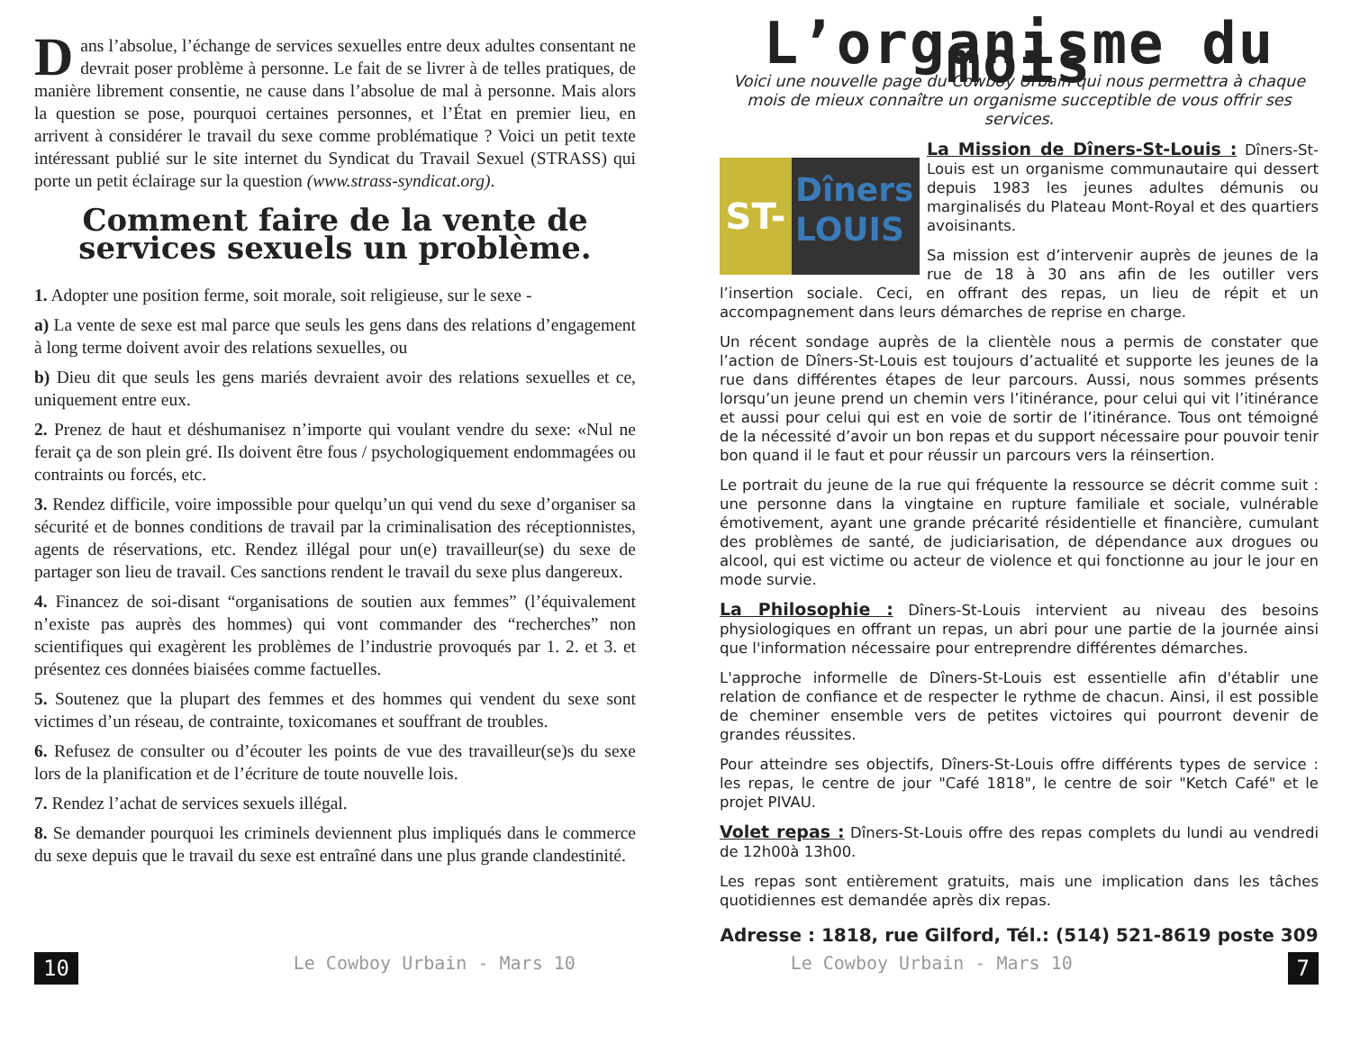Dans l’absolue, l’échange de services sexuelles entre deux adultes consentant ne devrait poser problème à personne. Le fait de se livrer à de telles pratiques, de manière librement consentie, ne cause dans l’absolue de mal à personne. Mais alors la question se pose, pourquoi certaines personnes, et l’État en premier lieu, en arrivent à considérer le travail du sexe comme problématique ? Voici un petit texte intéressant publié sur le site internet du Syndicat du Travail Sexuel (STRASS) qui porte un petit éclairage sur la question (www.strass-syndicat.org).
Comment faire de la vente de services sexuels un problème.
1. Adopter une position ferme, soit morale, soit religieuse, sur le sexe -
a) La vente de sexe est mal parce que seuls les gens dans des relations d’engagement à long terme doivent avoir des relations sexuelles, ou
b) Dieu dit que seuls les gens mariés devraient avoir des relations sexuelles et ce, uniquement entre eux.
2. Prenez de haut et déshumanisez n’importe qui voulant vendre du sexe: «Nul ne ferait ça de son plein gré. Ils doivent être fous / psychologiquement endommagées ou contraints ou forcés, etc.
3. Rendez difficile, voire impossible pour quelqu’un qui vend du sexe d’organiser sa sécurité et de bonnes conditions de travail par la criminalisation des réceptionnistes, agents de réservations, etc. Rendez illégal pour un(e) travailleur(se) du sexe de partager son lieu de travail. Ces sanctions rendent le travail du sexe plus dangereux.
4. Financez de soi-disant “organisations de soutien aux femmes” (l’équivalement n’existe pas auprès des hommes) qui vont commander des “recherches” non scientifiques qui exagèrent les problèmes de l’industrie provoqués par 1. 2. et 3. et présentez ces données biaisées comme factuelles.
5. Soutenez que la plupart des femmes et des hommes qui vendent du sexe sont victimes d’un réseau, de contrainte, toxicomanes et souffrant de troubles.
6. Refusez de consulter ou d’écouter les points de vue des travailleur(se)s du sexe lors de la planification et de l’écriture de toute nouvelle lois.
7. Rendez l’achat de services sexuels illégal.
8. Se demander pourquoi les criminels deviennent plus impliqués dans le commerce du sexe depuis que le travail du sexe est entraîné dans une plus grande clandestinité.
L’organisme du mois
Voici une nouvelle page du Cowboy Urbain qui nous permettra à chaque mois de mieux connaître un organisme succeptible de vous offrir ses services.
ST-
Dîners
LOUIS
La Mission de Dîners-St-Louis : Dîners-St-Louis est un organisme communautaire qui dessert depuis 1983 les jeunes adultes démunis ou marginalisés du Plateau Mont-Royal et des quartiers avoisinants.
Sa mission est d’intervenir auprès de jeunes de la rue de 18 à 30 ans afin de les outiller vers l’insertion sociale. Ceci, en offrant des repas, un lieu de répit et un accompagnement dans leurs démarches de reprise en charge.
Un récent sondage auprès de la clientèle nous a permis de constater que l’action de Dîners-St-Louis est toujours d’actualité et supporte les jeunes de la rue dans différentes étapes de leur parcours. Aussi, nous sommes présents lorsqu’un jeune prend un chemin vers l’itinérance, pour celui qui vit l’itinérance et aussi pour celui qui est en voie de sortir de l’itinérance. Tous ont témoigné de la nécessité d’avoir un bon repas et du support nécessaire pour pouvoir tenir bon quand il le faut et pour réussir un parcours vers la réinsertion.
Le portrait du jeune de la rue qui fréquente la ressource se décrit comme suit : une personne dans la vingtaine en rupture familiale et sociale, vulnérable émotivement, ayant une grande précarité résidentielle et financière, cumulant des problèmes de santé, de judiciarisation, de dépendance aux drogues ou alcool, qui est victime ou acteur de violence et qui fonctionne au jour le jour en mode survie.
La Philosophie : Dîners-St-Louis intervient au niveau des besoins physiologiques en offrant un repas, un abri pour une partie de la journée ainsi que l'information nécessaire pour entreprendre différentes démarches.
L'approche informelle de Dîners-St-Louis est essentielle afin d'établir une relation de confiance et de respecter le rythme de chacun. Ainsi, il est possible de cheminer ensemble vers de petites victoires qui pourront devenir de grandes réussites.
Pour atteindre ses objectifs, Dîners-St-Louis offre différents types de service : les repas, le centre de jour "Café 1818", le centre de soir "Ketch Café" et le projet PIVAU.
Volet repas : Dîners-St-Louis offre des repas complets du lundi au vendredi de 12h00à 13h00.
Les repas sont entièrement gratuits, mais une implication dans les tâches quotidiennes est demandée après dix repas.
Adresse : 1818, rue Gilford, Tél.: (514) 521-8619 poste 309
10 Le Cowboy Urbain - Mars 10 Le Cowboy Urbain - Mars 10 7